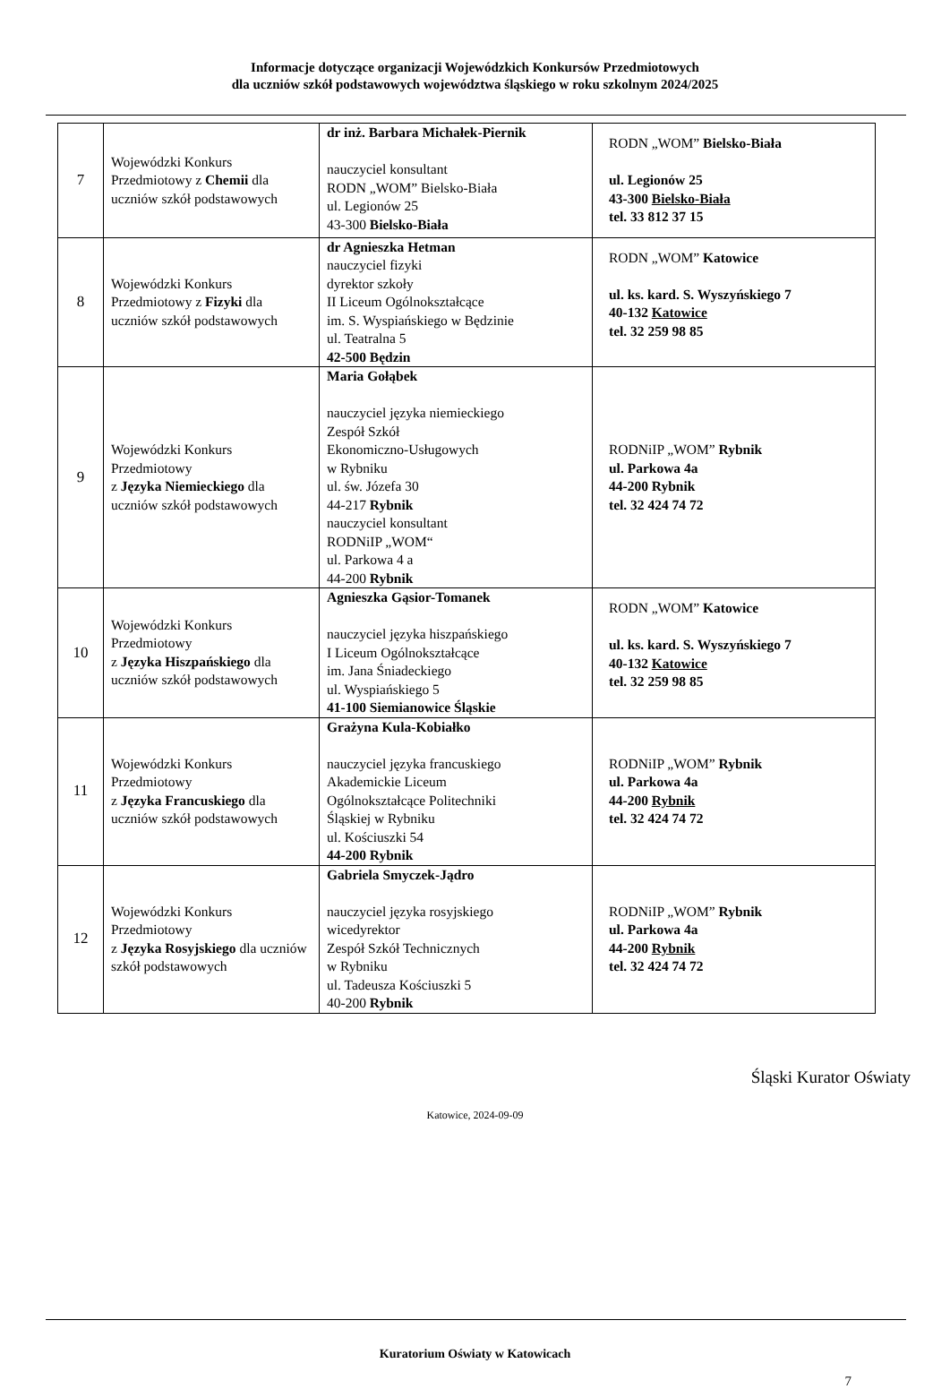Informacje dotyczące organizacji Wojewódzkich Konkursów Przedmiotowych
dla uczniów szkół podstawowych województwa śląskiego w roku szkolnym 2024/2025
| 7 | Wojewódzki Konkurs Przedmiotowy z Chemii dla uczniów szkół podstawowych | dr inż. Barbara Michałek-Piernik nauczyciel konsultant RODN „WOM” Bielsko-Biała ul. Legionów 25 43-300 Bielsko-Biała | RODN „WOM” Bielsko-Biała ul. Legionów 25 43-300 Bielsko-Biała tel. 33 812 37 15 |
| 8 | Wojewódzki Konkurs Przedmiotowy z Fizyki dla uczniów szkół podstawowych | dr Agnieszka Hetman nauczyciel fizyki dyrektor szkoły II Liceum Ogólnokształcące im. S. Wyspiańskiego w Będzinie ul. Teatralna 5 42-500 Będzin | RODN „WOM” Katowice ul. ks. kard. S. Wyszyńskiego 7 40-132 Katowice tel. 32 259 98 85 |
| 9 | Wojewódzki Konkurs Przedmiotowy z Języka Niemieckiego dla uczniów szkół podstawowych | Maria Gołąbek nauczyciel języka niemieckiego Zespół Szkół Ekonomiczno-Usługowych w Rybniku ul. św. Józefa 30 44-217 Rybnik nauczyciel konsultant RODNiIP „WOM“ ul. Parkowa 4 a 44-200 Rybnik | RODNiIP „WOM” Rybnik ul. Parkowa 4a 44-200 Rybnik tel. 32 424 74 72 |
| 10 | Wojewódzki Konkurs Przedmiotowy z Języka Hiszpańskiego dla uczniów szkół podstawowych | Agnieszka Gąsior-Tomanek nauczyciel języka hiszpańskiego I Liceum Ogólnokształcące im. Jana Śniadeckiego ul. Wyspiańskiego 5 41-100 Siemianowice Śląskie | RODN „WOM” Katowice ul. ks. kard. S. Wyszyńskiego 7 40-132 Katowice tel. 32 259 98 85 |
| 11 | Wojewódzki Konkurs Przedmiotowy z Języka Francuskiego dla uczniów szkół podstawowych | Grażyna Kula-Kobiałko nauczyciel języka francuskiego Akademickie Liceum Ogólnokształcące Politechniki Śląskiej w Rybniku ul. Kościuszki 54 44-200 Rybnik | RODNiIP „WOM” Rybnik ul. Parkowa 4a 44-200 Rybnik tel. 32 424 74 72 |
| 12 | Wojewódzki Konkurs Przedmiotowy z Języka Rosyjskiego dla uczniów szkół podstawowych | Gabriela Smyczek-Jądro nauczyciel języka rosyjskiego wicedyrektor Zespół Szkół Technicznych w Rybniku ul. Tadeusza Kościuszki 5 40-200 Rybnik | RODNiIP „WOM” Rybnik ul. Parkowa 4a 44-200 Rybnik tel. 32 424 74 72 |
Śląski Kurator Oświaty
Katowice, 2024-09-09
Kuratorium Oświaty w Katowicach
7